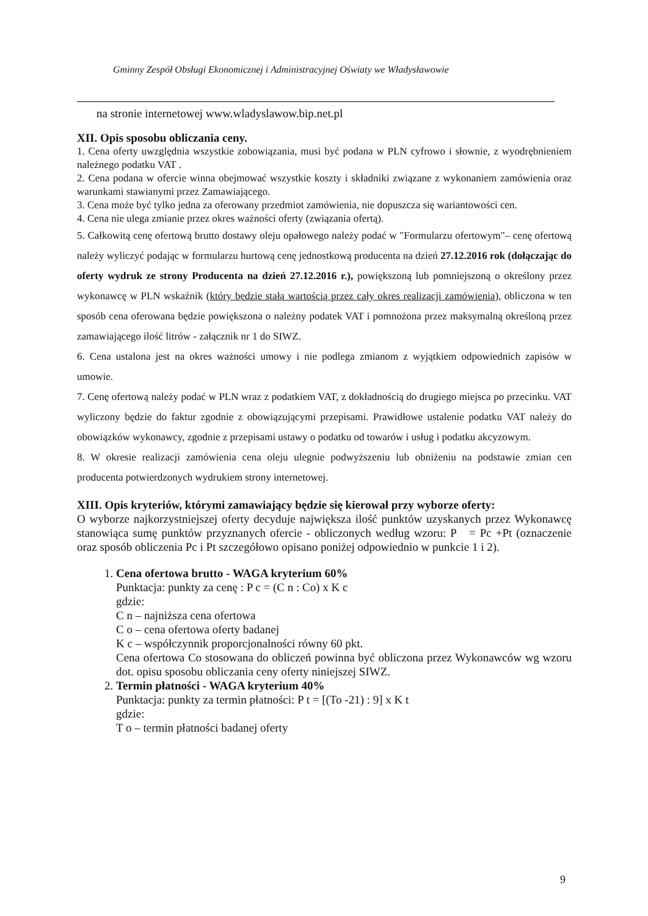Gminny Zespół Obsługi Ekonomicznej i Administracyjnej Oświaty we Władysławowie
na stronie internetowej www.wladyslawow.bip.net.pl
XII. Opis sposobu obliczania ceny.
1. Cena oferty uwzględnia wszystkie zobowiązania, musi być podana w PLN cyfrowo i słownie, z wyodrębnieniem należnego podatku VAT .
2. Cena podana w ofercie winna obejmować wszystkie koszty i składniki związane z wykonaniem zamówienia oraz warunkami stawianymi przez Zamawiającego.
3. Cena może być tylko jedna za oferowany przedmiot zamówienia, nie dopuszcza się wariantowości cen.
4. Cena nie ulega zmianie przez okres ważności oferty (związania ofertą).
5. Całkowitą cenę ofertową brutto dostawy oleju opałowego należy podać w "Formularzu ofertowym"– cenę ofertową należy wyliczyć podając w formularzu hurtową cenę jednostkową producenta na dzień 27.12.2016 rok (dołączając do oferty wydruk ze strony Producenta na dzień 27.12.2016 r.), powiększoną lub pomniejszoną o określony przez wykonawcę w PLN wskaźnik (który będzie stałą wartością przez cały okres realizacji zamówienia), obliczona w ten sposób cena oferowana będzie powiększona o należny podatek VAT i pomnożona przez maksymalną określoną przez zamawiającego ilość litrów - załącznik nr 1 do SIWZ.
6. Cena ustalona jest na okres ważności umowy i nie podlega zmianom z wyjątkiem odpowiednich zapisów w umowie.
7. Cenę ofertową należy podać w PLN wraz z podatkiem VAT, z dokładnością do drugiego miejsca po przecinku. VAT wyliczony będzie do faktur zgodnie z obowiązującymi przepisami. Prawidłowe ustalenie podatku VAT należy do obowiązków wykonawcy, zgodnie z przepisami ustawy o podatku od towarów i usług i podatku akcyzowym.
8. W okresie realizacji zamówienia cena oleju ulegnie podwyższeniu lub obniżeniu na podstawie zmian cen producenta potwierdzonych wydrukiem strony internetowej.
XIII. Opis kryteriów, którymi zamawiający będzie się kierował przy wyborze oferty:
O wyborze najkorzystniejszej oferty decyduje największa ilość punktów uzyskanych przez Wykonawcę stanowiąca sumę punktów przyznanych ofercie - obliczonych według wzoru: P = Pc +Pt (oznaczenie oraz sposób obliczenia Pc i Pt szczegółowo opisano poniżej odpowiednio w punkcie 1 i 2).
1. Cena ofertowa brutto - WAGA kryterium 60%
Punktacja: punkty za cenę : P c = (C n : Co) x K c
gdzie:
C n – najniższa cena ofertowa
C o – cena ofertowa oferty badanej
K c – współczynnik proporcjonalności równy 60 pkt.
Cena ofertowa Co stosowana do obliczeń powinna być obliczona przez Wykonawców wg wzoru dot. opisu sposobu obliczania ceny oferty niniejszej SIWZ.
2. Termin płatności - WAGA kryterium 40%
Punktacja: punkty za termin płatności: P t = [(To -21) : 9] x K t
gdzie:
T o – termin płatności badanej oferty
9